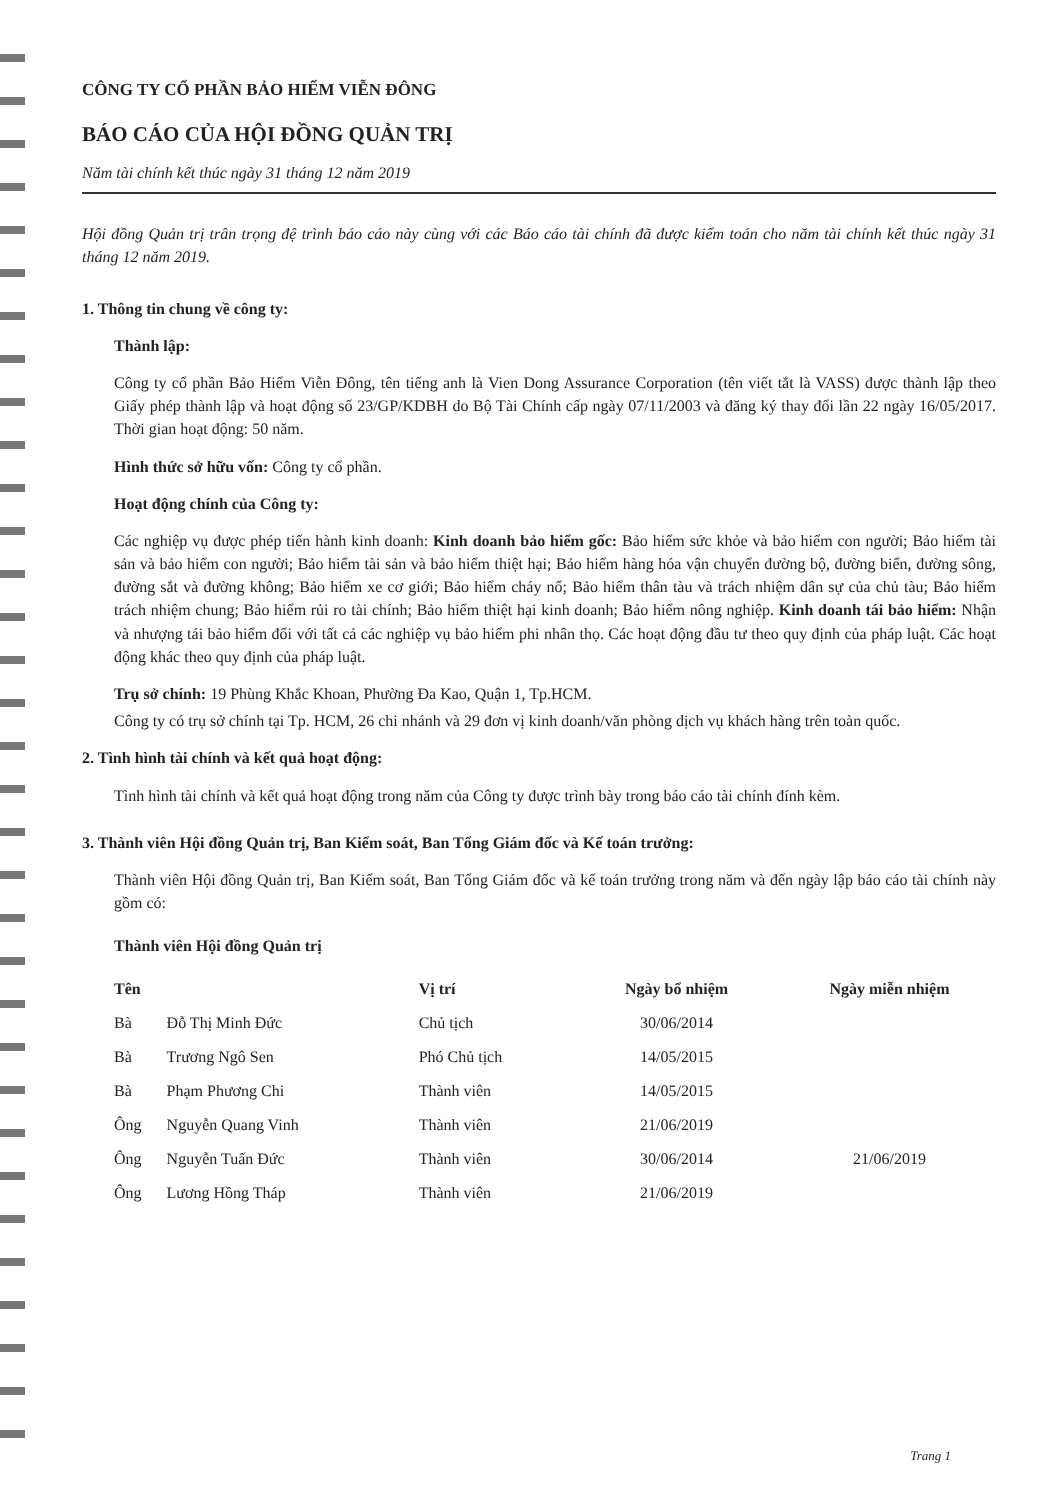CÔNG TY CỔ PHẦN BẢO HIỂM VIỄN ĐÔNG
BÁO CÁO CỦA HỘI ĐỒNG QUẢN TRỊ
Năm tài chính kết thúc ngày 31 tháng 12 năm 2019
Hội đồng Quản trị trân trọng đệ trình báo cáo này cùng với các Báo cáo tài chính đã được kiểm toán cho năm tài chính kết thúc ngày 31 tháng 12 năm 2019.
1. Thông tin chung về công ty:
Thành lập:
Công ty cổ phần Bảo Hiểm Viễn Đông, tên tiếng anh là Vien Dong Assurance Corporation (tên viết tắt là VASS) được thành lập theo Giấy phép thành lập và hoạt động số 23/GP/KDBH do Bộ Tài Chính cấp ngày 07/11/2003 và đăng ký thay đổi lần 22 ngày 16/05/2017. Thời gian hoạt động: 50 năm.
Hình thức sở hữu vốn: Công ty cổ phần.
Hoạt động chính của Công ty:
Các nghiệp vụ được phép tiến hành kinh doanh: Kinh doanh bảo hiểm gốc: Bảo hiểm sức khỏe và bảo hiểm con người; Bảo hiểm tài sản và bảo hiểm con người; Bảo hiểm tài sản và bảo hiểm thiệt hại; Bảo hiểm hàng hóa vận chuyển đường bộ, đường biển, đường sông, đường sắt và đường không; Bảo hiểm xe cơ giới; Bảo hiểm cháy nổ; Bảo hiểm thân tàu và trách nhiệm dân sự của chủ tàu; Bảo hiểm trách nhiệm chung; Bảo hiểm rủi ro tài chính; Bảo hiểm thiệt hại kinh doanh; Bảo hiểm nông nghiệp. Kinh doanh tái bảo hiểm: Nhận và nhượng tái bảo hiểm đối với tất cả các nghiệp vụ bảo hiểm phi nhân thọ. Các hoạt động đầu tư theo quy định của pháp luật. Các hoạt động khác theo quy định của pháp luật.
Trụ sở chính: 19 Phùng Khắc Khoan, Phường Đa Kao, Quận 1, Tp.HCM.
Công ty có trụ sở chính tại Tp. HCM, 26 chi nhánh và 29 đơn vị kinh doanh/văn phòng dịch vụ khách hàng trên toàn quốc.
2. Tình hình tài chính và kết quả hoạt động:
Tình hình tài chính và kết quả hoạt động trong năm của Công ty được trình bày trong báo cáo tài chính đính kèm.
3. Thành viên Hội đồng Quản trị, Ban Kiểm soát, Ban Tổng Giám đốc và Kế toán trưởng:
Thành viên Hội đồng Quản trị, Ban Kiểm soát, Ban Tổng Giám đốc và kế toán trưởng trong năm và đến ngày lập báo cáo tài chính này gồm có:
Thành viên Hội đồng Quản trị
| Tên | | Vị trí | Ngày bổ nhiệm | Ngày miễn nhiệm |
| --- | --- | --- | --- | --- |
| Bà | Đỗ Thị Minh Đức | Chủ tịch | 30/06/2014 | |
| Bà | Trương Ngô Sen | Phó Chủ tịch | 14/05/2015 | |
| Bà | Phạm Phương Chi | Thành viên | 14/05/2015 | |
| Ông | Nguyễn Quang Vinh | Thành viên | 21/06/2019 | |
| Ông | Nguyễn Tuấn Đức | Thành viên | 30/06/2014 | 21/06/2019 |
| Ông | Lương Hồng Tháp | Thành viên | 21/06/2019 | |
Trang 1